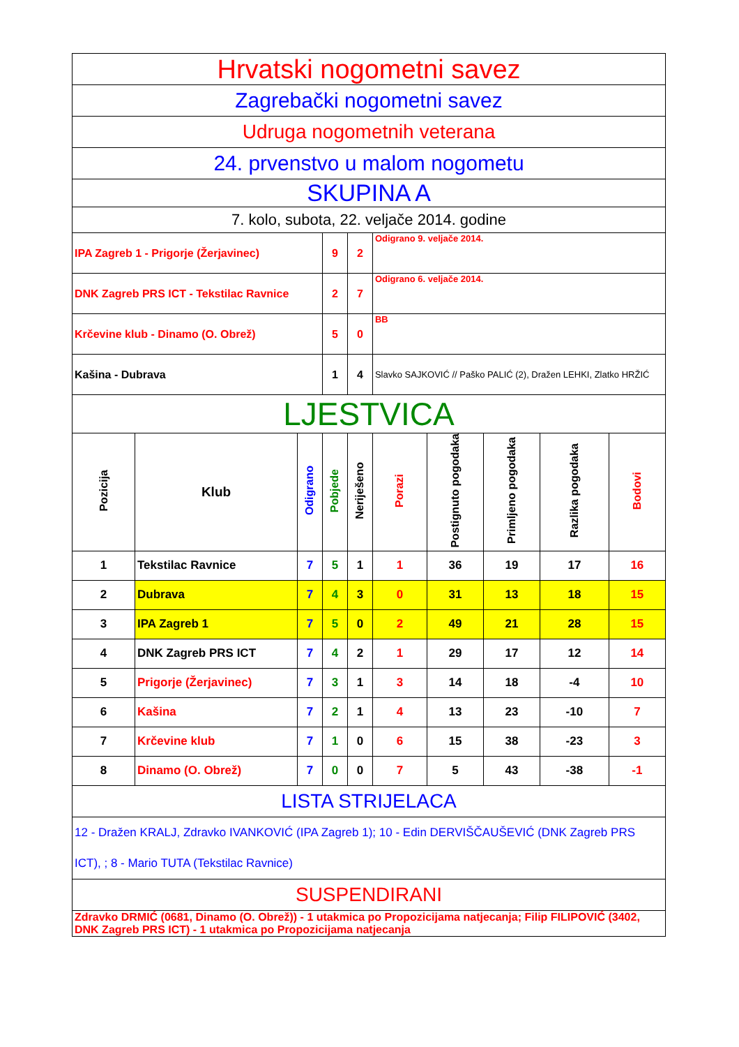| Hrvatski nogometni savez | | | | | | | | | |
| Zagrebački nogometni savez | | | | | | | | | |
| Udruga nogometnih veterana | | | | | | | | | |
| 24. prvenstvo u malom nogometu | | | | | | | | | |
| SKUPINA A | | | | | | | | | |
| 7. kolo, subota, 22. veljače 2014. godine | | | | | | | | | |
| IPA Zagreb 1 - Prigorje (Žerjavinec) | | | 9 | 2 | Odigrano 9. veljače 2014. | | | | |
| DNK Zagreb PRS ICT - Tekstilac Ravnice | | | 2 | 7 | Odigrano 6. veljače 2014. | | | | |
| Krčevine klub - Dinamo (O. Obrež) | | | 5 | 0 | BB | | | | |
| Kašina - Dubrava | | | 1 | 4 | Slavko SAJKOVIĆ // Paško PALIĆ (2), Dražen LEHKI, Zlatko HRŽIĆ | | | | |
| LJESTVICA | | | | | | | | | |
| Pozicija | Klub | Odigrano | Pobjede | Neriješeno | Porazi | Postignuto pogodaka | Primljeno pogodaka | Razlika pogodaka | Bodovi |
| 1 | Tekstilac Ravnice | 7 | 5 | 1 | 1 | 36 | 19 | 17 | 16 |
| 2 | Dubrava | 7 | 4 | 3 | 0 | 31 | 13 | 18 | 15 |
| 3 | IPA Zagreb 1 | 7 | 5 | 0 | 2 | 49 | 21 | 28 | 15 |
| 4 | DNK Zagreb PRS ICT | 7 | 4 | 2 | 1 | 29 | 17 | 12 | 14 |
| 5 | Prigorje (Žerjavinec) | 7 | 3 | 1 | 3 | 14 | 18 | -4 | 10 |
| 6 | Kašina | 7 | 2 | 1 | 4 | 13 | 23 | -10 | 7 |
| 7 | Krčevine klub | 7 | 1 | 0 | 6 | 15 | 38 | -23 | 3 |
| 8 | Dinamo (O. Obrež) | 7 | 0 | 0 | 7 | 5 | 43 | -38 | -1 |
| LISTA STRIJELACA | | | | | | | | | |
| 12 - Dražen KRALJ, Zdravko IVANKOVIĆ (IPA Zagreb 1); 10 - Edin DERVIŠČAUŠEVIĆ (DNK Zagreb PRS ICT), ; 8 - Mario TUTA (Tekstilac Ravnice) | | | | | | | | | |
| SUSPENDIRANI | | | | | | | | | |
| Zdravko DRMIĆ (0681, Dinamo (O. Obrež)) - 1 utakmica po Propozicijama natjecanja; Filip FILIPOVIĆ (3402, DNK Zagreb PRS ICT) - 1 utakmica po Propozicijama natjecanja | | | | | | | | | |